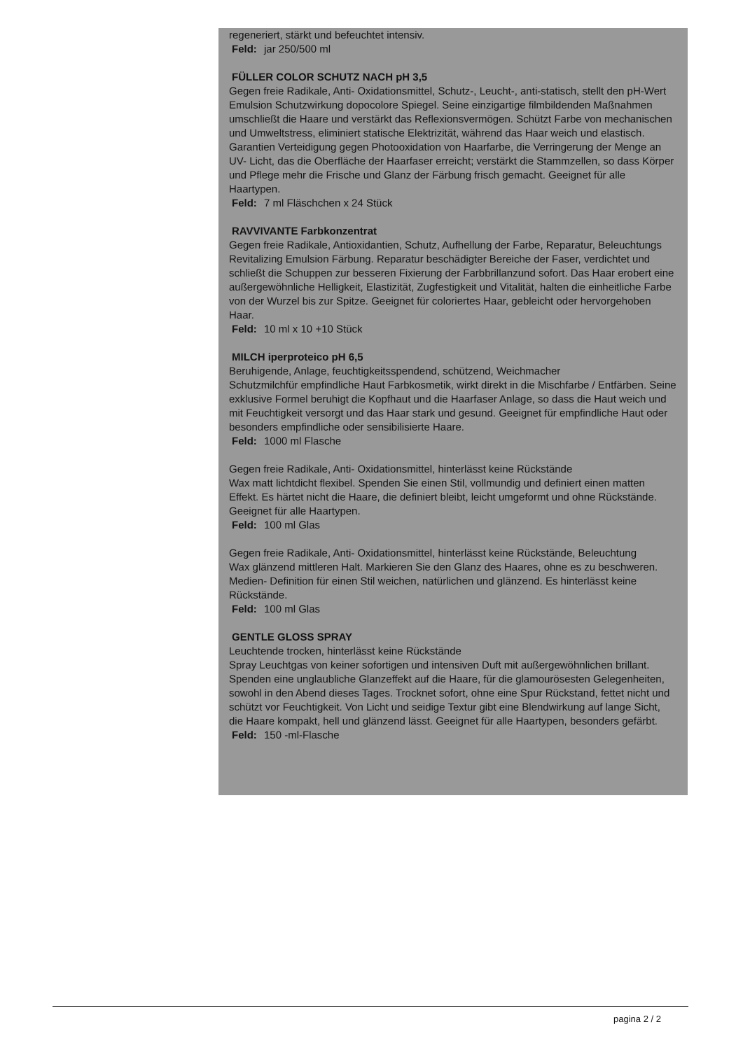regeneriert, stärkt und befeuchtet intensiv.
Feld: jar 250/500 ml
FÜLLER COLOR SCHUTZ NACH pH 3,5
Gegen freie Radikale, Anti- Oxidationsmittel, Schutz-, Leucht-, anti-statisch, stellt den pH-Wert
Emulsion Schutzwirkung dopocolore Spiegel. Seine einzigartige filmbildenden Maßnahmen umschließt die Haare und verstärkt das Reflexionsvermögen. Schützt Farbe von mechanischen und Umweltstress, eliminiert statische Elektrizität, während das Haar weich und elastisch. Garantien Verteidigung gegen Photooxidation von Haarfarbe, die Verringerung der Menge an UV- Licht, das die Oberfläche der Haarfaser erreicht; verstärkt die Stammzellen, so dass Körper und Pflege mehr die Frische und Glanz der Färbung frisch gemacht. Geeignet für alle Haartypen.
Feld: 7 ml Fläschchen x 24 Stück
RAVVIVANTE Farbkonzentrat
Gegen freie Radikale, Antioxidantien, Schutz, Aufhellung der Farbe, Reparatur, Beleuchtungs
Revitalizing Emulsion Färbung. Reparatur beschädigter Bereiche der Faser, verdichtet und schließt die Schuppen zur besseren Fixierung der Farbbrillanzund sofort. Das Haar erobert eine außergewöhnliche Helligkeit, Elastizität, Zugfestigkeit und Vitalität, halten die einheitliche Farbe von der Wurzel bis zur Spitze. Geeignet für coloriertes Haar, gebleicht oder hervorgehoben Haar.
Feld: 10 ml x 10 +10 Stück
MILCH iperproteico pH 6,5
Beruhigende, Anlage, feuchtigkeitsspendend, schützend, Weichmacher
Schutzmilchfür empfindliche Haut Farbkosmetik, wirkt direkt in die Mischfarbe / Entfärben. Seine exklusive Formel beruhigt die Kopfhaut und die Haarfaser Anlage, so dass die Haut weich und mit Feuchtigkeit versorgt und das Haar stark und gesund. Geeignet für empfindliche Haut oder besonders empfindliche oder sensibilisierte Haare.
Feld: 1000 ml Flasche
Gegen freie Radikale, Anti- Oxidationsmittel, hinterlässt keine Rückstände
Wax matt lichtdicht flexibel. Spenden Sie einen Stil, vollmundig und definiert einen matten Effekt. Es härtet nicht die Haare, die definiert bleibt, leicht umgeformt und ohne Rückstände. Geeignet für alle Haartypen.
Feld: 100 ml Glas
Gegen freie Radikale, Anti- Oxidationsmittel, hinterlässt keine Rückstände, Beleuchtung
Wax glänzend mittleren Halt. Markieren Sie den Glanz des Haares, ohne es zu beschweren. Medien- Definition für einen Stil weichen, natürlichen und glänzend. Es hinterlässt keine Rückstände.
Feld: 100 ml Glas
GENTLE GLOSS SPRAY
Leuchtende trocken, hinterlässt keine Rückstände
Spray Leuchtgas von keiner sofortigen und intensiven Duft mit außergewöhnlichen brillant. Spenden eine unglaubliche Glanzeffekt auf die Haare, für die glamourösesten Gelegenheiten, sowohl in den Abend dieses Tages. Trocknet sofort, ohne eine Spur Rückstand, fettet nicht und schützt vor Feuchtigkeit. Von Licht und seidige Textur gibt eine Blendwirkung auf lange Sicht, die Haare kompakt, hell und glänzend lässt. Geeignet für alle Haartypen, besonders gefärbt.
Feld: 150 -ml-Flasche
pagina 2 / 2